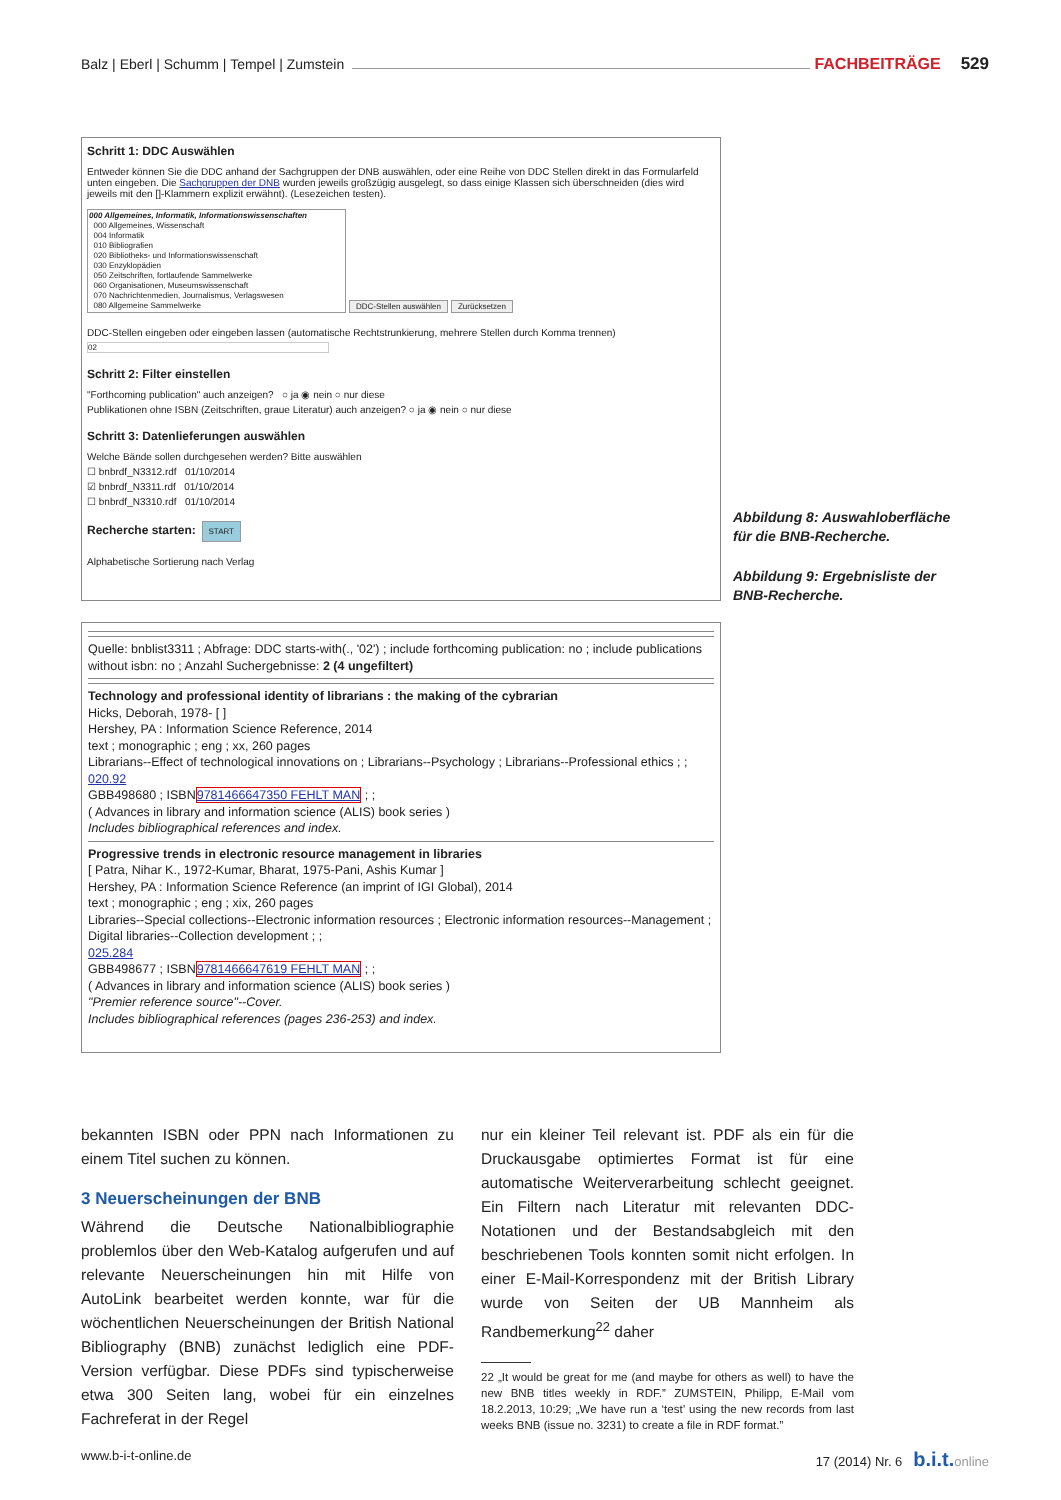Balz | Eberl | Schumm | Tempel | Zumstein FACHBEITRÄGE 529
Schritt 1: DDC Auswählen
Entweder können Sie die DDC anhand der Sachgruppen der DNB auswählen, oder eine Reihe von DDC Stellen direkt in das Formularfeld unten eingeben. Die Sachgruppen der DNB wurden jeweils großzügig ausgelegt, so dass einige Klassen sich überschneiden (dies wird jeweils mit den []-Klammern explizit erwähnt). (Lesezeichen testen).
000 Allgemeines, Informatik, Informationswissenschaften
000 Allgemeines, Wissenschaft
004 Informatik
010 Bibliografien
020 Bibliotheks- und Informationswissenschaft
030 Enzyklopädien
050 Zeitschriften, fortlaufende Sammelwerke
060 Organisationen, Museumswissenschaft
070 Nachrichtenmedien, Journalismus, Verlagswesen
080 Allgemeine Sammelwerke
DDC-Stellen auswählen Zurücksetzen
DDC-Stellen eingeben oder eingeben lassen (automatische Rechtstrunkierung, mehrere Stellen durch Komma trennen)
02
Schritt 2: Filter einstellen
"Forthcoming publication" auch anzeigen? ○ ja ◉ nein ○ nur diese
Publikationen ohne ISBN (Zeitschriften, graue Literatur) auch anzeigen? ○ ja ◉ nein ○ nur diese
Schritt 3: Datenlieferungen auswählen
Welche Bände sollen durchgesehen werden? Bitte auswählen
☐ bnbrdf_N3312.rdf 01/10/2014
☑ bnbrdf_N3311.rdf 01/10/2014
☐ bnbrdf_N3310.rdf 01/10/2014
Recherche starten: START
Alphabetische Sortierung nach Verlag
Quelle: bnblist3311 ; Abfrage: DDC starts-with(., '02') ; include forthcoming publication: no ; include publications without isbn: no ; Anzahl Suchergebnisse: 2 (4 ungefiltert)
Technology and professional identity of librarians : the making of the cybrarian
Hicks, Deborah, 1978- [ ]
Hershey, PA : Information Science Reference, 2014
text ; monographic ; eng ; xx, 260 pages
Librarians--Effect of technological innovations on ; Librarians--Psychology ; Librarians--Professional ethics ; ;
020.92
GBB498680 ; ISBN9781466647350 FEHLT MAN ; ;
( Advances in library and information science (ALIS) book series )
Includes bibliographical references and index.
Progressive trends in electronic resource management in libraries
[ Patra, Nihar K., 1972-Kumar, Bharat, 1975-Pani, Ashis Kumar ]
Hershey, PA : Information Science Reference (an imprint of IGI Global), 2014
text ; monographic ; eng ; xix, 260 pages
Libraries--Special collections--Electronic information resources ; Electronic information resources--Management ; Digital libraries--Collection development ; ;
025.284
GBB498677 ; ISBN9781466647619 FEHLT MAN ; ;
( Advances in library and information science (ALIS) book series )
"Premier reference source"--Cover.
Includes bibliographical references (pages 236-253) and index.
Abbildung 8: Auswahloberfläche
für die BNB-Recherche.
Abbildung 9: Ergebnisliste der
BNB-Recherche.
bekannten ISBN oder PPN nach Informationen zu einem Titel suchen zu können.
3 Neuerscheinungen der BNB
Während die Deutsche Nationalbibliographie problemlos über den Web-Katalog aufgerufen und auf relevante Neuerscheinungen hin mit Hilfe von AutoLink bearbeitet werden konnte, war für die wöchentlichen Neuerscheinungen der British National Bibliography (BNB) zunächst lediglich eine PDF-Version verfügbar. Diese PDFs sind typischerweise etwa 300 Seiten lang, wobei für ein einzelnes Fachreferat in der Regel
nur ein kleiner Teil relevant ist. PDF als ein für die Druckausgabe optimiertes Format ist für eine automatische Weiterverarbeitung schlecht geeignet. Ein Filtern nach Literatur mit relevanten DDC-Notationen und der Bestandsabgleich mit den beschriebenen Tools konnten somit nicht erfolgen. In einer E-Mail-Korrespondenz mit der British Library wurde von Seiten der UB Mannheim als Randbemerkung<sup>22</sup> daher
22 „It would be great for me (and maybe for others as well) to have the new BNB titles weekly in RDF.” ZUMSTEIN, Philipp, E-Mail vom 18.2.2013, 10:29; „We have run a ‘test’ using the new records from last weeks BNB (issue no. 3231) to create a file in RDF format.”
www.b-i-t-online.de 17 (2014) Nr. 6 b.i.t. online